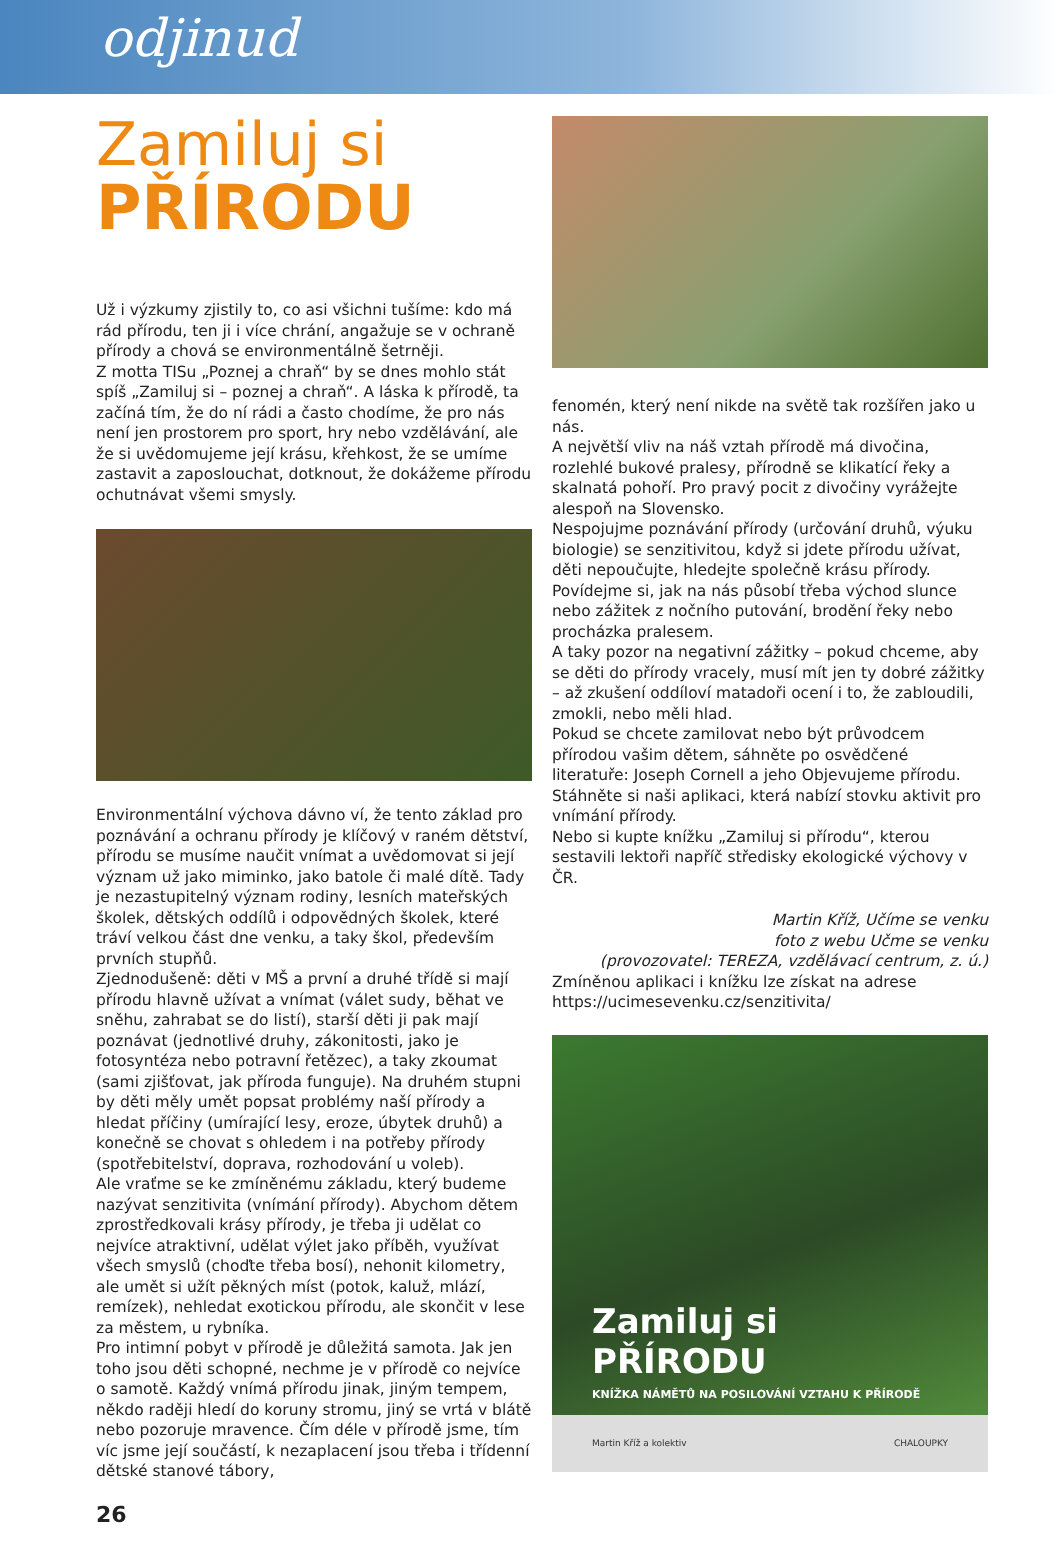odjinud
Zamiluj si
PŘÍRODU
Už i výzkumy zjistily to, co asi všichni tušíme: kdo má rád přírodu, ten ji i více chrání, angažuje se v ochraně přírody a chová se environmentálně šetrněji.
Z motta TISu „Poznej a chraň“ by se dnes mohlo stát spíš „Zamiluj si – poznej a chraň“. A láska k přírodě, ta začíná tím, že do ní rádi a často chodíme, že pro nás není jen prostorem pro sport, hry nebo vzdělávání, ale že si uvědomujeme její krásu, křehkost, že se umíme zastavit a zaposlouchat, dotknout, že dokážeme přírodu ochutnávat všemi smysly.
Environmentální výchova dávno ví, že tento základ pro poznávání a ochranu přírody je klíčový v raném dětství, přírodu se musíme naučit vnímat a uvědomovat si její význam už jako miminko, jako batole či malé dítě. Tady je nezastupitelný význam rodiny, lesních mateřských školek, dětských oddílů i odpovědných školek, které tráví velkou část dne venku, a taky škol, především prvních stupňů.
Zjednodušeně: děti v MŠ a první a druhé třídě si mají přírodu hlavně užívat a vnímat (válet sudy, běhat ve sněhu, zahrabat se do listí), starší děti ji pak mají poznávat (jednotlivé druhy, zákonitosti, jako je fotosyntéza nebo potravní řetězec), a taky zkoumat (sami zjišťovat, jak příroda funguje). Na druhém stupni by děti měly umět popsat problémy naší přírody a hledat příčiny (umírající lesy, eroze, úbytek druhů) a konečně se chovat s ohledem i na potřeby přírody (spotřebitelství, doprava, rozhodování u voleb).
Ale vraťme se ke zmíněnému základu, který budeme nazývat senzitivita (vnímání přírody). Abychom dětem zprostředkovali krásy přírody, je třeba ji udělat co nejvíce atraktivní, udělat výlet jako příběh, využívat všech smyslů (choďte třeba bosí), nehonit kilometry, ale umět si užít pěkných míst (potok, kaluž, mlází, remízek), nehledat exotickou přírodu, ale skončit v lese za městem, u rybníka.
Pro intimní pobyt v přírodě je důležitá samota. Jak jen toho jsou děti schopné, nechme je v přírodě co nejvíce o samotě. Každý vnímá přírodu jinak, jiným tempem, někdo raději hledí do koruny stromu, jiný se vrtá v blátě nebo pozoruje mravence. Čím déle v přírodě jsme, tím víc jsme její součástí, k nezaplacení jsou třeba i třídenní dětské stanové tábory,
fenomén, který není nikde na světě tak rozšířen jako u nás.
A největší vliv na náš vztah přírodě má divočina, rozlehlé bukové pralesy, přírodně se klikatící řeky a skalnatá pohoří. Pro pravý pocit z divočiny vyrážejte alespoň na Slovensko.
Nespojujme poznávání přírody (určování druhů, výuku biologie) se senzitivitou, když si jdete přírodu užívat, děti nepoučujte, hledejte společně krásu přírody. Povídejme si, jak na nás působí třeba východ slunce nebo zážitek z nočního putování, brodění řeky nebo procházka pralesem.
A taky pozor na negativní zážitky – pokud chceme, aby se děti do přírody vracely, musí mít jen ty dobré zážitky – až zkušení oddíloví matadoři ocení i to, že zabloudili, zmokli, nebo měli hlad.
Pokud se chcete zamilovat nebo být průvodcem přírodou vašim dětem, sáhněte po osvědčené literatuře: Joseph Cornell a jeho Objevujeme přírodu.
Stáhněte si naši aplikaci, která nabízí stovku aktivit pro vnímání přírody.
Nebo si kupte knížku „Zamiluj si přírodu“, kterou sestavili lektoři napříč středisky ekologické výchovy v ČR.
Martin Kříž, Učíme se venku
foto z webu Učme se venku
(provozovatel: TEREZA, vzdělávací centrum, z. ú.)
Zmíněnou aplikaci i knížku lze získat na adrese https://ucimesevenku.cz/senzitivita/
Zamiluj si
PŘÍRODU
KNÍŽKA NÁMĚTŮ NA POSILOVÁNÍ VZTAHU K PŘÍRODĚ
Martin Kříž a kolektiv CHALOUPKY
26